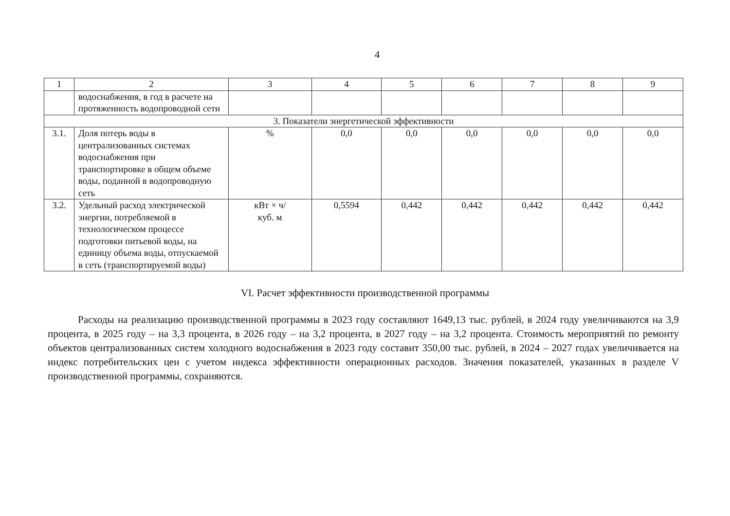4
| 1 | 2 | 3 | 4 | 5 | 6 | 7 | 8 | 9 |
| --- | --- | --- | --- | --- | --- | --- | --- | --- |
| | водоснабжения, в год в расчете на протяженность водопроводной сети | | | | | | | |
| 3. Показатели энергетической эффективности | | | | | | | | |
| 3.1. | Доля потерь воды в централизованных системах водоснабжения при транспортировке в общем объеме воды, поданной в водопроводную сеть | % | 0,0 | 0,0 | 0,0 | 0,0 | 0,0 | 0,0 |
| 3.2. | Удельный расход электрической энергии, потребляемой в технологическом процессе подготовки питьевой воды, на единицу объема воды, отпускаемой в сеть (транспортируемой воды) | кВт × ч/ куб. м | 0,5594 | 0,442 | 0,442 | 0,442 | 0,442 | 0,442 |
VI. Расчет эффективности производственной программы
Расходы на реализацию производственной программы в 2023 году составляют 1649,13 тыс. рублей, в 2024 году увеличиваются на 3,9 процента, в 2025 году – на 3,3 процента, в 2026 году – на 3,2 процента, в 2027 году – на 3,2 процента. Стоимость мероприятий по ремонту объектов централизованных систем холодного водоснабжения в 2023 году составит 350,00 тыс. рублей, в 2024 – 2027 годах увеличивается на индекс потребительских цен с учетом индекса эффективности операционных расходов. Значения показателей, указанных в разделе V производственной программы, сохраняются.